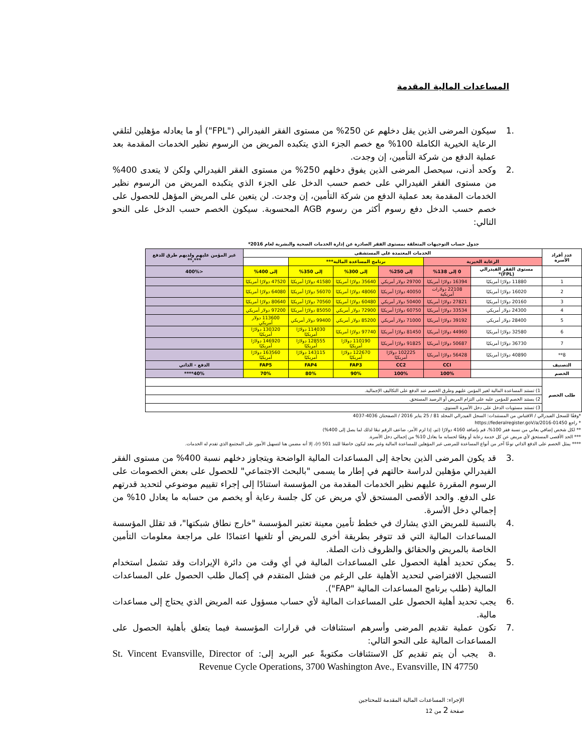المساعدات المالية المقدمة
.1 سيكون المرضى الذين يقل دخلهم عن 250% من مستوى الفقر الفيدرالي ("FPL") أو ما يعادله مؤهلين لتلقي الرعاية الخيرية الكاملة 100% مع خصم الجزء الذي يتكبده المريض من الرسوم نظير الخدمات المقدمة بعد عملية الدفع من شركة التأمين، إن وجدت.
.2 وكحد أدنى، سيحصل المرضى الذين يفوق دخلهم 250% من مستوى الفقر الفيدرالي ولكن لا يتعدى 400% من مستوى الفقر الفيدرالي على خصم حسب الدخل على الجزء الذي يتكبده المريض من الرسوم نظير الخدمات المقدمة بعد عملية الدفع من شركة التأمين، إن وجدت. لن يتعين على المريض المؤهل للحصول على خصم حسب الدخل دفع رسوم أكثر من رسوم AGB المحسوبة. سيكون الخصم حسب الدخل على النحو التالي:
جدول حساب التوجيهات المتعلقة بمستوى الفقر الصادرة عن إدارة الخدمات الصحية والبشرية لعام 2016*
| عدد أفراد الأسرة | الخدمات المعتمدة على المستشفى | | | | | | غير المؤمن عليهم ولديهم طرق للدفع ***,** |
| --- | --- | --- | --- | --- | --- | --- | --- |
| | الرعاية الخيرية | | برنامج المساعدة المالية*** | | | | |
| | مستوى الفقر الفيدرالي (FPL)* | 0 إلى 138% | إلى 250% | إلى 300% | إلى 350% | إلى 400% | <400% |
| 1 | 11880 دولارًا أمريكيًا | 16394 دولارًا أمريكيًا | 29700 دولار أمريكي | 35640 دولارًا أمريكيًا | 41580 دولارًا أمريكيًا | 47520 دولارًا أمريكيًا | |
| 2 | 16020 دولارًا أمريكيًا | 22108 دولارات أمريكية | 40050 دولارًا أمريكيًا | 48060 دولارًا أمريكيًا | 56070 دولارًا أمريكيًا | 64080 دولارًا أمريكيًا | |
| 3 | 20160 دولارًا أمريكيًا | 27821 دولارًا أمريكيًا | 50400 دولار أمريكي | 60480 دولارًا أمريكيًا | 70560 دولارًا أمريكيًا | 80640 دولارًا أمريكيًا | |
| 4 | 24300 دولار أمريكي | 33534 دولارًا أمريكيًا | 60750 دولارًا أمريكيًا | 72900 دولار أمريكي | 85050 دولارًا أمريكيًا | 97200 دولار أمريكي | |
| 5 | 28400 دولار أمريكي | 39192 دولارًا أمريكيًا | 71000 دولار أمريكي | 85200 دولار أمريكي | 99400 دولار أمريكي | 113600 دولار أمريكي | |
| 6 | 32580 دولارًا أمريكيًا | 44960 دولارًا أمريكيًا | 81450 دولارًا أمريكيًا | 97740 دولارًا أمريكيًا | 114030 دولارًا أمريكيًا | 130320 دولارًا أمريكيًا | |
| 7 | 36730 دولارًا أمريكيًا | 50687 دولارًا أمريكيًا | 91825 دولارًا أمريكيًا | 110190 دولارًا أمريكيًا | 128555 دولارًا أمريكيًا | 146920 دولارًا أمريكيًا | |
| 8** | 40890 دولارًا أمريكيًا | 56428 دولارًا أمريكيًا | 102225 دولارًا أمريكيًا | 122670 دولارًا أمريكيًا | 143115 دولارًا أمريكيًا | 163560 دولارًا أمريكيًا | |
| التصنيف | | CCI | CC2 | FAP3 | FAP4 | FAP5 | الدفع - الذاتي |
| الخصم | | 100% | 100% | 90% | 80% | 70% | 40%**** |
| طلب الخصم | | | | | | | |
| | 1) تستند المساعدة المالية لغير المؤمن عليهم وطرق الخصم عند الدفع على التكاليف الإجمالية. | | | | | | |
| | 2) يستند الخصم للمؤمن عليه على التزام المريض أو الرصيد المستحق. | | | | | | |
| | 3) تستند مستويات الدخل على دخل الأسرة السنوي. | | | | | | |
*وفقًا للسجل الفيدرالي / الاقتباس من المستندات: السجل الفيدرالي المجلد 81 / 25 يناير 2016 / الصفحتان 4036-4037
* راجع https://federalregister.goV/a/2016-01450
** لكل شخص إضافي يعاني من نسبة فقر 100%، قم بإضافة 4160 دولارًا (ثم، إذا لزم الأمر، ضاعف الرقم تبعًا لذلك لما يصل إلى 400%)
*** الحد الأقصى المستحق لأي مريض عن كل خدمة رعاية أو وفقًا لحسابه ما يعادل 10% من إجمالي دخل الأسرة.
**** يمثل الخصم على الدفع الذاتي نوعًا آخر من أنواع المساعدة للمرضى غير المؤهلين للمساعدة المالية وغير معد ليكون خاضعًا للبند 501 (r)، إلا أنه مضمن هنا لتسهيل الأمور على المجتمع الذي تقدم له الخدمات.
.3 قد يكون المرضى الذين بحاجة إلى المساعدات المالية الواضحة ويتجاوز دخلهم نسبة 400% من مستوى الفقر الفيدرالي مؤهلين لدراسة حالتهم في إطار ما يسمى "بالبحث الاجتماعي" للحصول على بعض الخصومات على الرسوم المقررة عليهم نظير الخدمات المقدمة من المؤسسة استنادًا إلى إجراء تقييم موضوعي لتحديد قدرتهم على الدفع. والحد الأقصى المستحق لأي مريض عن كل جلسة رعاية أو يخصم من حسابه ما يعادل 10% من إجمالي دخل الأسرة.
.4 بالنسبة للمريض الذي يشارك في خطط تأمين معينة تعتبر المؤسسة "خارج نطاق شبكتها"، قد تقلل المؤسسة المساعدات المالية التي قد تتوفر بطريقة أخرى للمريض أو تلغيها اعتمادًا على مراجعة معلومات التأمين الخاصة بالمريض والحقائق والظروف ذات الصلة.
.5 يمكن تحديد أهلية الحصول على المساعدات المالية في أي وقت من دائرة الإيرادات وقد تشمل استخدام التسجيل الافتراضي لتحديد الأهلية على الرغم من فشل المتقدم في إكمال طلب الحصول على المساعدات المالية (طلب برنامج المساعدات المالية "FAP").
.6 يجب تحديد أهلية الحصول على المساعدات المالية لأي حساب مسؤول عنه المريض الذي يحتاج إلى مساعدات مالية.
.7 تكون عملية تقديم المرضى وأسرهم استئنافات في قرارات المؤسسة فيما يتعلق بأهلية الحصول على المساعدات المالية على النحو التالي:
.a يجب أن يتم تقديم كل الاستئنافات مكتوبةً عبر البريد إلى: St. Vincent Evansville, Director of Revenue Cycle Operations, 3700 Washington Ave., Evansville, IN 47750
الإجراء: المساعدات المالية المقدمة للمحتاجين
صفحة 2 من 12